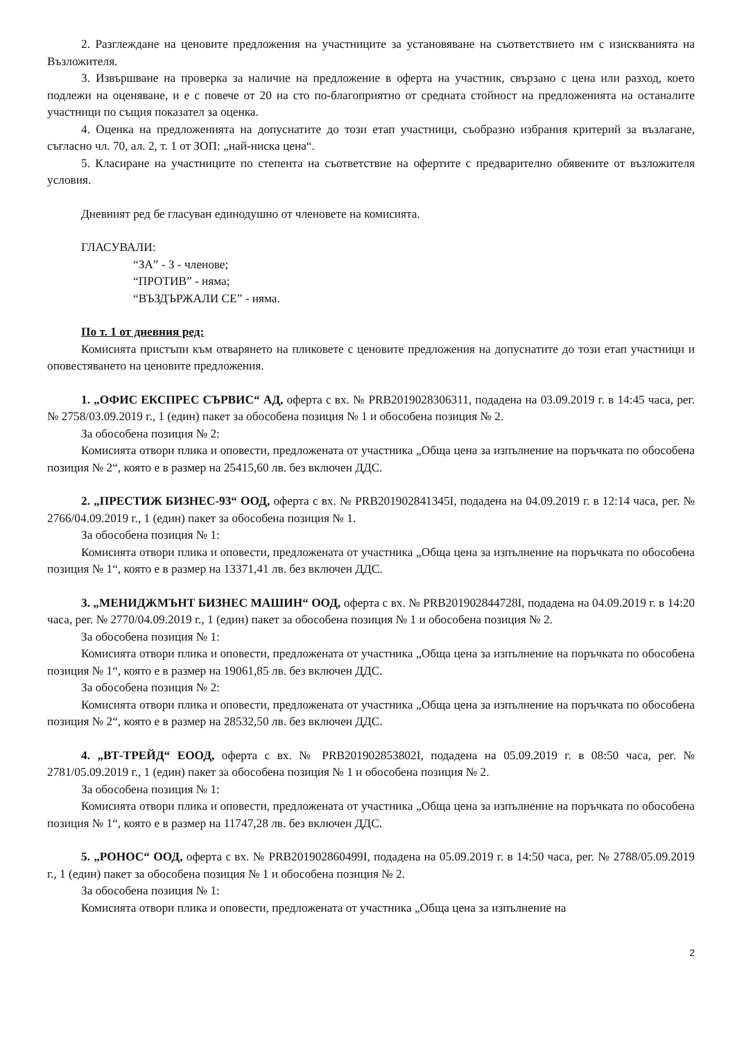2. Разглеждане на ценовите предложения на участниците за установяване на съответствието им с изискванията на Възложителя.
3. Извършване на проверка за наличие на предложение в оферта на участник, свързано с цена или разход, което подлежи на оценяване, и е с повече от 20 на сто по-благоприятно от средната стойност на предложенията на останалите участници по същия показател за оценка.
4. Оценка на предложенията на допуснатите до този етап участници, съобразно избрания критерий за възлагане, съгласно чл. 70, ал. 2, т. 1 от ЗОП: „най-ниска цена“.
5. Класиране на участниците по степента на съответствие на офертите с предварително обявените от възложителя условия.
Дневният ред бе гласуван единодушно от членовете на комисията.
ГЛАСУВАЛИ:
“ЗА” - 3 - членове;
“ПРОТИВ” - няма;
“ВЪЗДЪРЖАЛИ СЕ” - няма.
По т. 1 от дневния ред:
Комисията пристъпи към отварянето на пликовете с ценовите предложения на допуснатите до този етап участници и оповестяването на ценовите предложения.
1. „ОФИС ЕКСПРЕС СЪРВИС“ АД, оферта с вх. № PRB2019028306311, подадена на 03.09.2019 г. в 14:45 часа, рег. № 2758/03.09.2019 г., 1 (един) пакет за обособена позиция № 1 и обособена позиция № 2.
За обособена позиция № 2:
Комисията отвори плика и оповести, предложената от участника „Обща цена за изпълнение на поръчката по обособена позиция № 2“, която е в размер на 25415,60 лв. без включен ДДС.
2. „ПРЕСТИЖ БИЗНЕС-93“ ООД, оферта с вх. № PRB201902841345I, подадена на 04.09.2019 г. в 12:14 часа, рег. № 2766/04.09.2019 г., 1 (един) пакет за обособена позиция № 1.
За обособена позиция № 1:
Комисията отвори плика и оповести, предложената от участника „Обща цена за изпълнение на поръчката по обособена позиция № 1“, която е в размер на 13371,41 лв. без включен ДДС.
3. „МЕНИДЖМЪНТ БИЗНЕС МАШИН“ ООД, оферта с вх. № PRB201902844728I, подадена на 04.09.2019 г. в 14:20 часа, рег. № 2770/04.09.2019 г., 1 (един) пакет за обособена позиция № 1 и обособена позиция № 2.
За обособена позиция № 1:
Комисията отвори плика и оповести, предложената от участника „Обща цена за изпълнение на поръчката по обособена позиция № 1“, която е в размер на 19061,85 лв. без включен ДДС.
За обособена позиция № 2:
Комисията отвори плика и оповести, предложената от участника „Обща цена за изпълнение на поръчката по обособена позиция № 2“, която е в размер на 28532,50 лв. без включен ДДС.
4. „ВТ-ТРЕЙД“ ЕООД, оферта с вх. № PRB201902853802I, подадена на 05.09.2019 г. в 08:50 часа, рег. № 2781/05.09.2019 г., 1 (един) пакет за обособена позиция № 1 и обособена позиция № 2.
За обособена позиция № 1:
Комисията отвори плика и оповести, предложената от участника „Обща цена за изпълнение на поръчката по обособена позиция № 1“, която е в размер на 11747,28 лв. без включен ДДС.
5. „РОНОС“ ООД, оферта с вх. № PRB201902860499I, подадена на 05.09.2019 г. в 14:50 часа, рег. № 2788/05.09.2019 г., 1 (един) пакет за обособена позиция № 1 и обособена позиция № 2.
За обособена позиция № 1:
Комисията отвори плика и оповести, предложената от участника „Обща цена за изпълнение на
2